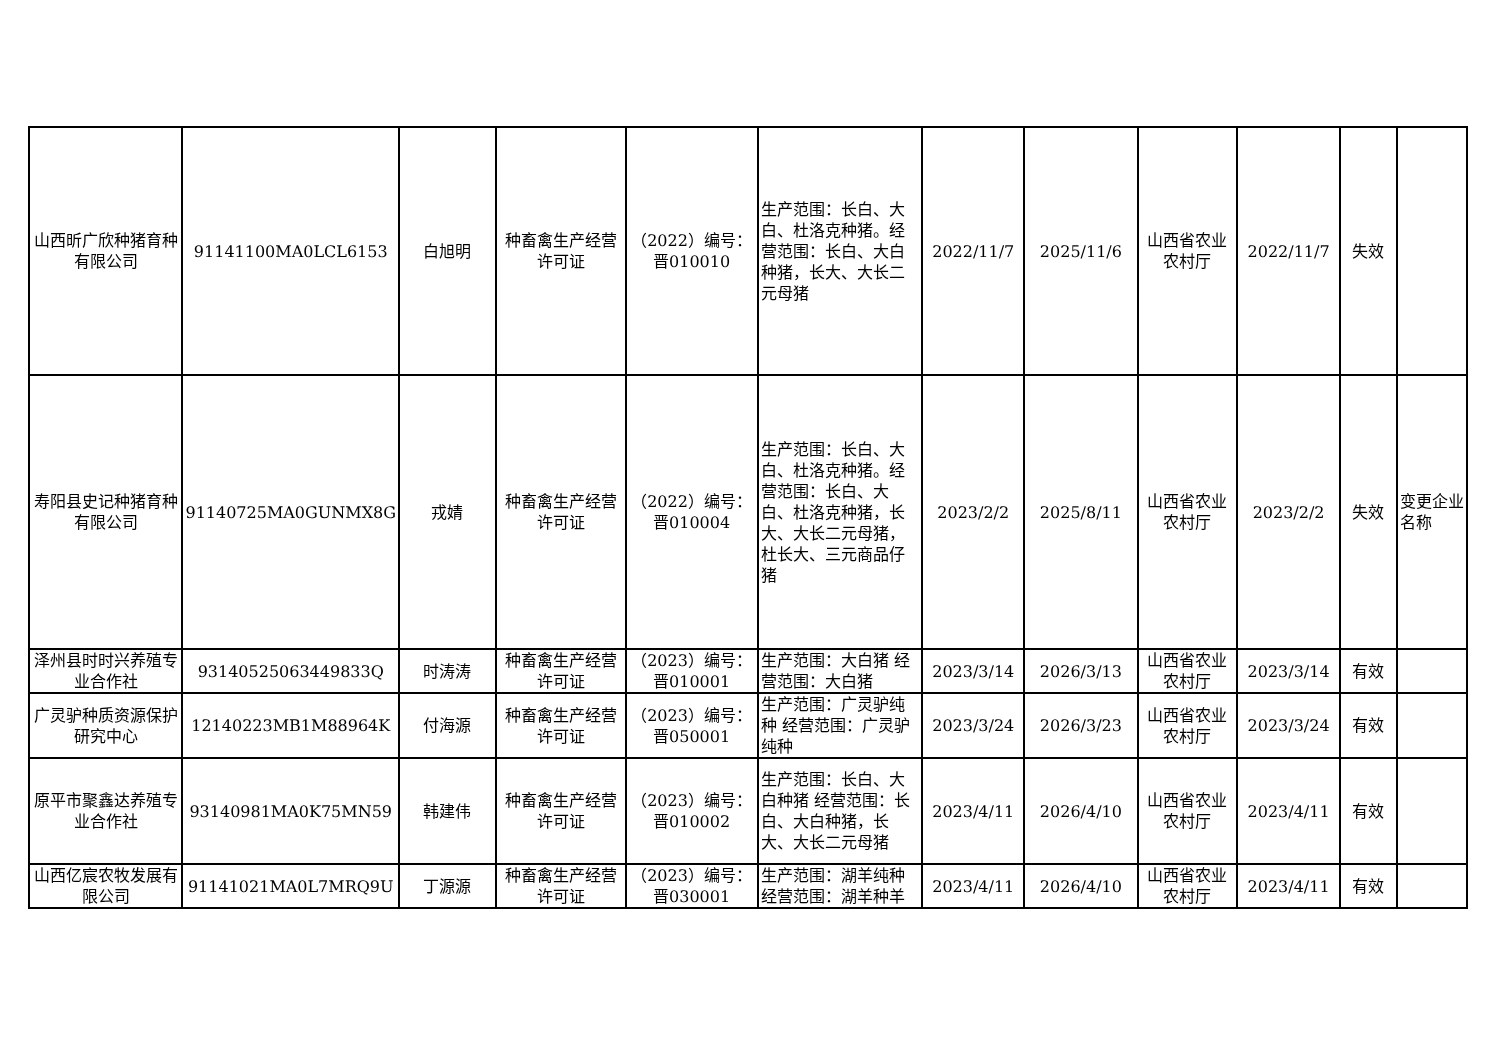| 山西昕广欣种猪育种有限公司 | 91141100MA0LCL6153 | 白旭明 | 种畜禽生产经营许可证 | （2022）编号：晋010010 | 生产范围：长白、大白、杜洛克种猪。经营范围：长白、大白种猪，长大、大长二元母猪 | 2022/11/7 | 2025/11/6 | 山西省农业农村厅 | 2022/11/7 | 失效 | |
| 寿阳县史记种猪育种有限公司 | 91140725MA0GUNMX8G | 戎婧 | 种畜禽生产经营许可证 | （2022）编号：晋010004 | 生产范围：长白、大白、杜洛克种猪。经营范围：长白、大白、杜洛克种猪，长大、大长二元母猪，杜长大、三元商品仔猪 | 2023/2/2 | 2025/8/11 | 山西省农业农村厅 | 2023/2/2 | 失效 | 变更企业名称 |
| 泽州县时时兴养殖专业合作社 | 93140525063449833Q | 时涛涛 | 种畜禽生产经营许可证 | （2023）编号：晋010001 | 生产范围：大白猪 经营范围：大白猪 | 2023/3/14 | 2026/3/13 | 山西省农业农村厅 | 2023/3/14 | 有效 | |
| 广灵驴种质资源保护研究中心 | 12140223MB1M88964K | 付海源 | 种畜禽生产经营许可证 | （2023）编号：晋050001 | 生产范围：广灵驴纯种 经营范围：广灵驴纯种 | 2023/3/24 | 2026/3/23 | 山西省农业农村厅 | 2023/3/24 | 有效 | |
| 原平市聚鑫达养殖专业合作社 | 93140981MA0K75MN59 | 韩建伟 | 种畜禽生产经营许可证 | （2023）编号：晋010002 | 生产范围：长白、大白种猪 经营范围：长白、大白种猪，长大、大长二元母猪 | 2023/4/11 | 2026/4/10 | 山西省农业农村厅 | 2023/4/11 | 有效 | |
| 山西亿宸农牧发展有限公司 | 91141021MA0L7MRQ9U | 丁源源 | 种畜禽生产经营许可证 | （2023）编号：晋030001 | 生产范围：湖羊纯种 经营范围：湖羊种羊 | 2023/4/11 | 2026/4/10 | 山西省农业农村厅 | 2023/4/11 | 有效 | |